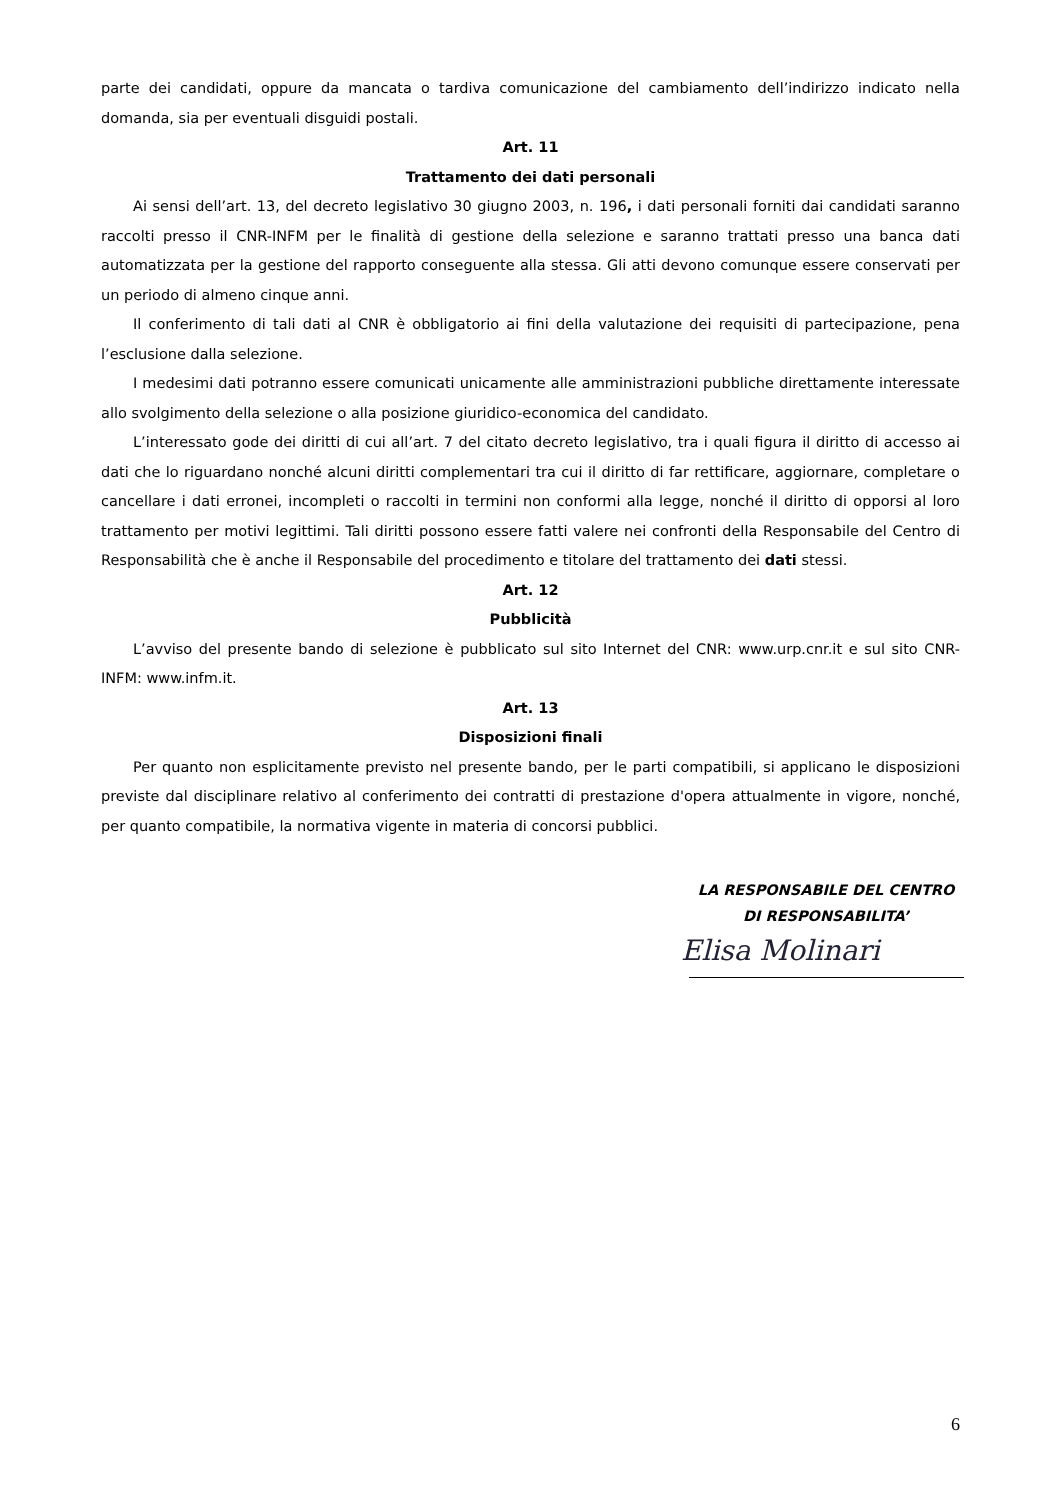parte dei candidati, oppure da mancata o tardiva comunicazione del cambiamento dell’indirizzo indicato nella domanda, sia per eventuali disguidi postali.
Art. 11
Trattamento dei dati personali
Ai sensi dell’art. 13, del decreto legislativo 30 giugno 2003, n. 196, i dati personali forniti dai candidati saranno raccolti presso il CNR-INFM per le finalità di gestione della selezione e saranno trattati presso una banca dati automatizzata per la gestione del rapporto conseguente alla stessa. Gli atti devono comunque essere conservati per un periodo di almeno cinque anni.
Il conferimento di tali dati al CNR è obbligatorio ai fini della valutazione dei requisiti di partecipazione, pena l’esclusione dalla selezione.
I medesimi dati potranno essere comunicati unicamente alle amministrazioni pubbliche direttamente interessate allo svolgimento della selezione o alla posizione giuridico-economica del candidato.
L’interessato gode dei diritti di cui all’art. 7 del citato decreto legislativo, tra i quali figura il diritto di accesso ai dati che lo riguardano nonché alcuni diritti complementari tra cui il diritto di far rettificare, aggiornare, completare o cancellare i dati erronei, incompleti o raccolti in termini non conformi alla legge, nonché il diritto di opporsi al loro trattamento per motivi legittimi. Tali diritti possono essere fatti valere nei confronti della Responsabile del Centro di Responsabilità che è anche il Responsabile del procedimento e titolare del trattamento dei dati stessi.
Art. 12
Pubblicità
L’avviso del presente bando di selezione è pubblicato sul sito Internet del CNR: www.urp.cnr.it e sul sito CNR-INFM: www.infm.it.
Art. 13
Disposizioni finali
Per quanto non esplicitamente previsto nel presente bando, per le parti compatibili, si applicano le disposizioni previste dal disciplinare relativo al conferimento dei contratti di prestazione d'opera attualmente in vigore, nonché, per quanto compatibile, la normativa vigente in materia di concorsi pubblici.
LA RESPONSABILE DEL CENTRO
DI RESPONSABILITA’
Elisa Molinari
6